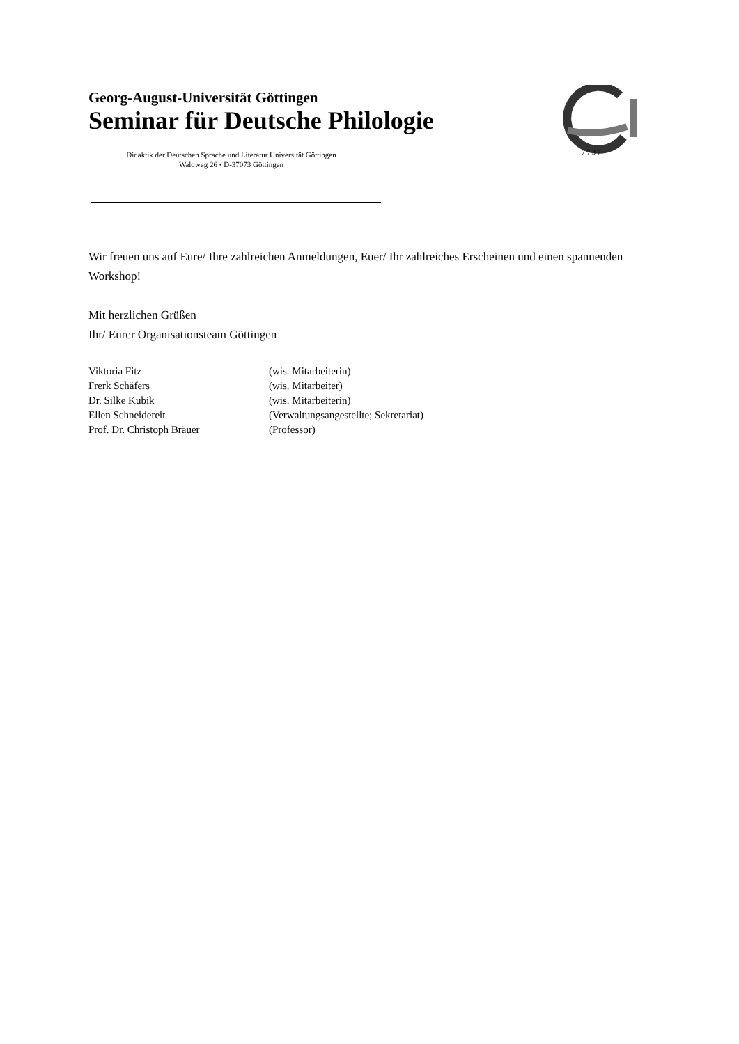Georg-August-Universität Göttingen
Seminar für Deutsche Philologie
Didaktik der Deutschen Sprache und Literatur Universität Göttingen
Waldweg 26 • D-37073 Göttingen
7 7 3 7
Wir freuen uns auf Eure/ Ihre zahlreichen Anmeldungen, Euer/ Ihr zahlreiches Erscheinen und einen spannenden Workshop!
Mit herzlichen Grüßen
Ihr/ Eurer Organisationsteam Göttingen
Viktoria Fitz (wis. Mitarbeiterin)
Frerk Schäfers (wis. Mitarbeiter)
Dr. Silke Kubik (wis. Mitarbeiterin)
Ellen Schneidereit (Verwaltungsangestellte; Sekretariat)
Prof. Dr. Christoph Bräuer (Professor)